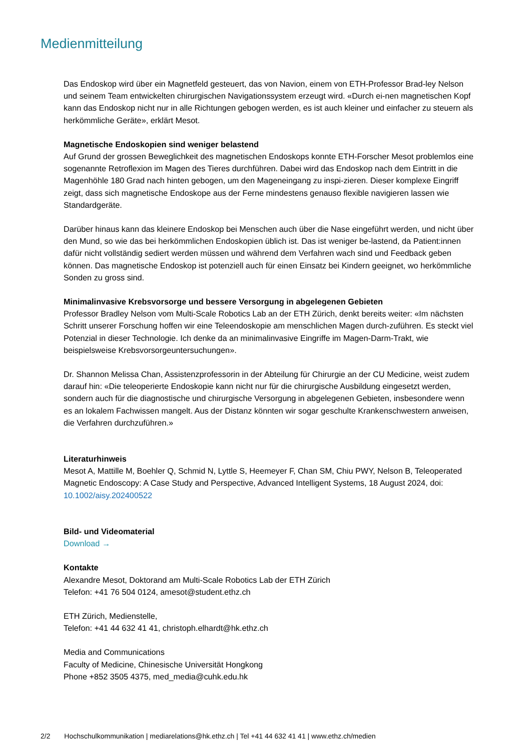Medienmitteilung
Das Endoskop wird über ein Magnetfeld gesteuert, das von Navion, einem von ETH-Professor Brad-ley Nelson und seinem Team entwickelten chirurgischen Navigationssystem erzeugt wird. «Durch ei-nen magnetischen Kopf kann das Endoskop nicht nur in alle Richtungen gebogen werden, es ist auch kleiner und einfacher zu steuern als herkömmliche Geräte», erklärt Mesot.
Magnetische Endoskopien sind weniger belastend
Auf Grund der grossen Beweglichkeit des magnetischen Endoskops konnte ETH-Forscher Mesot problemlos eine sogenannte Retroflexion im Magen des Tieres durchführen. Dabei wird das Endoskop nach dem Eintritt in die Magenhöhle 180 Grad nach hinten gebogen, um den Mageneingang zu inspi-zieren. Dieser komplexe Eingriff zeigt, dass sich magnetische Endoskope aus der Ferne mindestens genauso flexible navigieren lassen wie Standardgeräte.
Darüber hinaus kann das kleinere Endoskop bei Menschen auch über die Nase eingeführt werden, und nicht über den Mund, so wie das bei herkömmlichen Endoskopien üblich ist. Das ist weniger be-lastend, da Patient:innen dafür nicht vollständig sediert werden müssen und während dem Verfahren wach sind und Feedback geben können. Das magnetische Endoskop ist potenziell auch für einen Einsatz bei Kindern geeignet, wo herkömmliche Sonden zu gross sind.
Minimalinvasive Krebsvorsorge und bessere Versorgung in abgelegenen Gebieten
Professor Bradley Nelson vom Multi-Scale Robotics Lab an der ETH Zürich, denkt bereits weiter: «Im nächsten Schritt unserer Forschung hoffen wir eine Teleendoskopie am menschlichen Magen durch-zuführen. Es steckt viel Potenzial in dieser Technologie. Ich denke da an minimalinvasive Eingriffe im Magen-Darm-Trakt, wie beispielsweise Krebsvorsorgeuntersuchungen».
Dr. Shannon Melissa Chan, Assistenzprofessorin in der Abteilung für Chirurgie an der CU Medicine, weist zudem darauf hin: «Die teleoperierte Endoskopie kann nicht nur für die chirurgische Ausbildung eingesetzt werden, sondern auch für die diagnostische und chirurgische Versorgung in abgelegenen Gebieten, insbesondere wenn es an lokalem Fachwissen mangelt. Aus der Distanz könnten wir sogar geschulte Krankenschwestern anweisen, die Verfahren durchzuführen.»
Literaturhinweis
Mesot A, Mattille M, Boehler Q, Schmid N, Lyttle S, Heemeyer F, Chan SM, Chiu PWY, Nelson B, Teleoperated Magnetic Endoscopy: A Case Study and Perspective, Advanced Intelligent Systems, 18 August 2024, doi: 10.1002/aisy.202400522
Bild- und Videomaterial
Download →
Kontakte
Alexandre Mesot, Doktorand am Multi-Scale Robotics Lab der ETH Zürich
Telefon: +41 76 504 0124, amesot@student.ethz.ch
ETH Zürich, Medienstelle,
Telefon: +41 44 632 41 41, christoph.elhardt@hk.ethz.ch
Media and Communications
Faculty of Medicine, Chinesische Universität Hongkong
Phone +852 3505 4375, med_media@cuhk.edu.hk
2/2 Hochschulkommunikation | mediarelations@hk.ethz.ch | Tel +41 44 632 41 41 | www.ethz.ch/medien